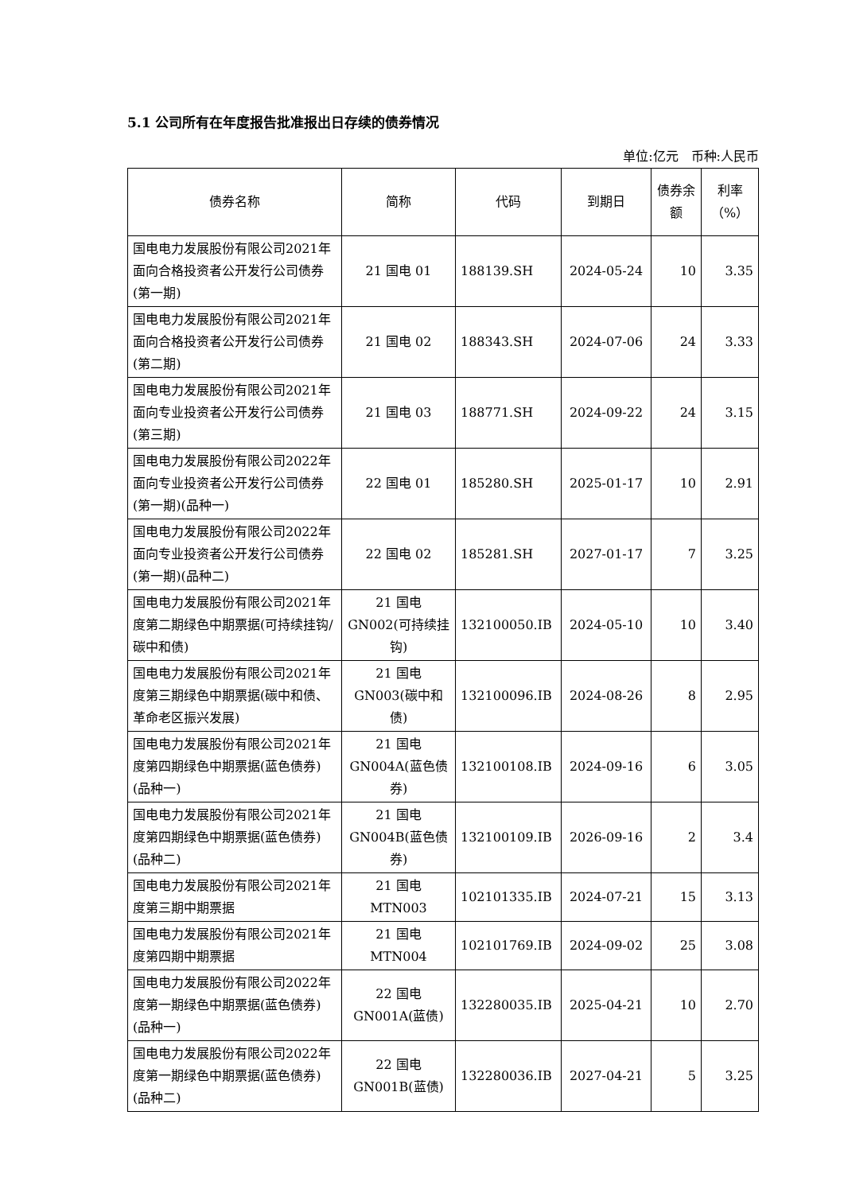5.1 公司所有在年度报告批准报出日存续的债券情况
单位:亿元　币种:人民币
| 债券名称 | 简称 | 代码 | 到期日 | 债券余额 | 利率（%） |
| --- | --- | --- | --- | --- | --- |
| 国电电力发展股份有限公司2021年面向合格投资者公开发行公司债券(第一期) | 21 国电 01 | 188139.SH | 2024-05-24 | 10 | 3.35 |
| 国电电力发展股份有限公司2021年面向合格投资者公开发行公司债券(第二期) | 21 国电 02 | 188343.SH | 2024-07-06 | 24 | 3.33 |
| 国电电力发展股份有限公司2021年面向专业投资者公开发行公司债券(第三期) | 21 国电 03 | 188771.SH | 2024-09-22 | 24 | 3.15 |
| 国电电力发展股份有限公司2022年面向专业投资者公开发行公司债券(第一期)(品种一) | 22 国电 01 | 185280.SH | 2025-01-17 | 10 | 2.91 |
| 国电电力发展股份有限公司2022年面向专业投资者公开发行公司债券(第一期)(品种二) | 22 国电 02 | 185281.SH | 2027-01-17 | 7 | 3.25 |
| 国电电力发展股份有限公司2021年度第二期绿色中期票据(可持续挂钩/碳中和债) | 21 国电 GN002(可持续挂钩) | 132100050.IB | 2024-05-10 | 10 | 3.40 |
| 国电电力发展股份有限公司2021年度第三期绿色中期票据(碳中和债、革命老区振兴发展) | 21 国电 GN003(碳中和债) | 132100096.IB | 2024-08-26 | 8 | 2.95 |
| 国电电力发展股份有限公司2021年度第四期绿色中期票据(蓝色债券)(品种一) | 21 国电 GN004A(蓝色债券) | 132100108.IB | 2024-09-16 | 6 | 3.05 |
| 国电电力发展股份有限公司2021年度第四期绿色中期票据(蓝色债券)(品种二) | 21 国电 GN004B(蓝色债券) | 132100109.IB | 2026-09-16 | 2 | 3.4 |
| 国电电力发展股份有限公司2021年度第三期中期票据 | 21 国电 MTN003 | 102101335.IB | 2024-07-21 | 15 | 3.13 |
| 国电电力发展股份有限公司2021年度第四期中期票据 | 21 国电 MTN004 | 102101769.IB | 2024-09-02 | 25 | 3.08 |
| 国电电力发展股份有限公司2022年度第一期绿色中期票据(蓝色债券)(品种一) | 22 国电 GN001A(蓝债) | 132280035.IB | 2025-04-21 | 10 | 2.70 |
| 国电电力发展股份有限公司2022年度第一期绿色中期票据(蓝色债券)(品种二) | 22 国电 GN001B(蓝债) | 132280036.IB | 2027-04-21 | 5 | 3.25 |